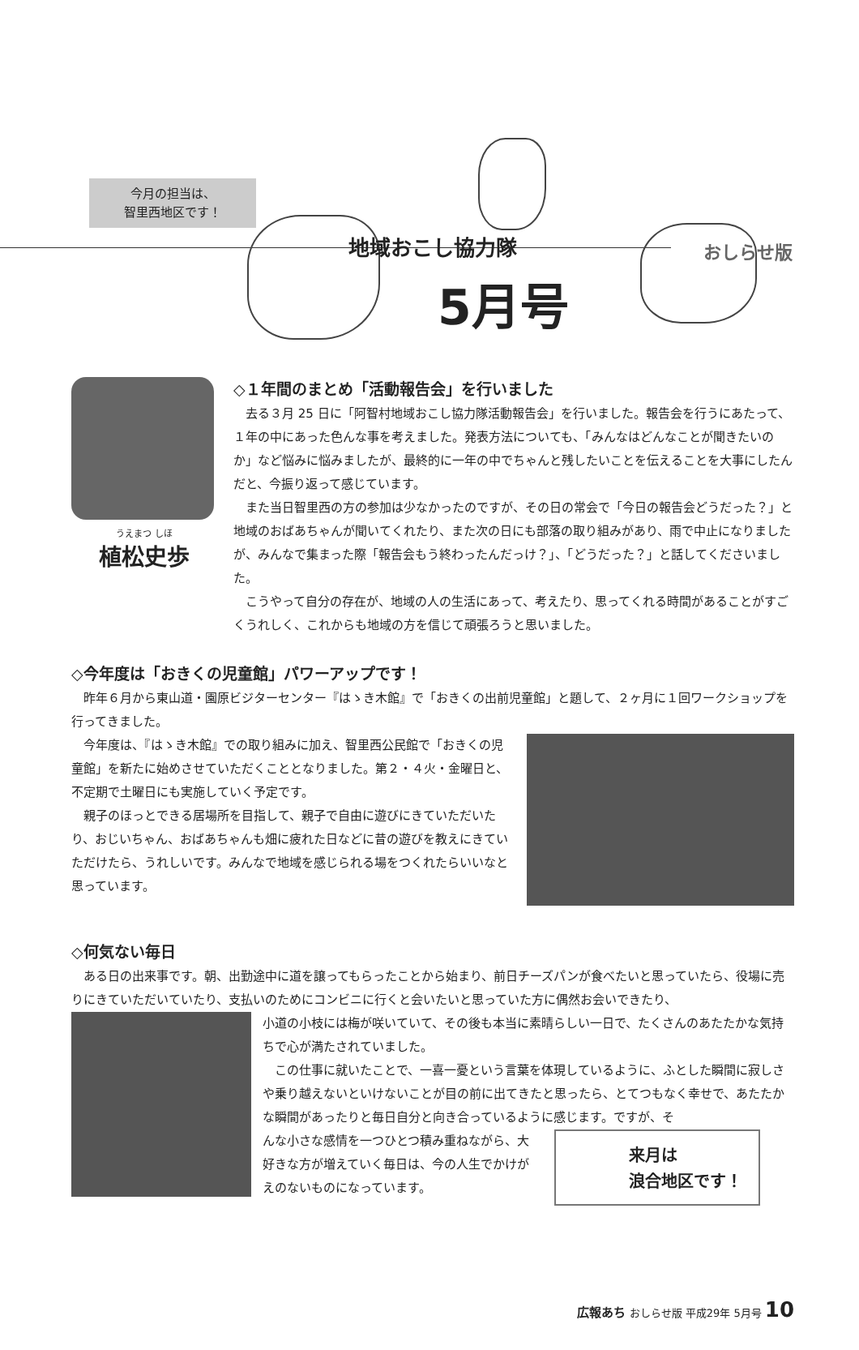おしらせ版
今月の担当は、
智里西地区です！
地域おこし協力隊
5月号
うえまつ しほ
植松史歩
◇１年間のまとめ「活動報告会」を行いました
去る３月 25 日に「阿智村地域おこし協力隊活動報告会」を行いました。報告会を行うにあたって、１年の中にあった色んな事を考えました。発表方法についても、「みんなはどんなことが聞きたいのか」など悩みに悩みましたが、最終的に一年の中でちゃんと残したいことを伝えることを大事にしたんだと、今振り返って感じています。
また当日智里西の方の参加は少なかったのですが、その日の常会で「今日の報告会どうだった？」と地域のおばあちゃんが聞いてくれたり、また次の日にも部落の取り組みがあり、雨で中止になりましたが、みんなで集まった際「報告会もう終わったんだっけ？」、「どうだった？」と話してくださいました。
こうやって自分の存在が、地域の人の生活にあって、考えたり、思ってくれる時間があることがすごくうれしく、これからも地域の方を信じて頑張ろうと思いました。
◇今年度は「おきくの児童館」パワーアップです！
昨年６月から東山道・園原ビジターセンター『はゝき木館』で「おきくの出前児童館」と題して、２ヶ月に１回ワークショップを行ってきました。
今年度は、『はゝき木館』での取り組みに加え、智里西公民館で「おきくの児童館」を新たに始めさせていただくこととなりました。第２・４火・金曜日と、不定期で土曜日にも実施していく予定です。
親子のほっとできる居場所を目指して、親子で自由に遊びにきていただいたり、おじいちゃん、おばあちゃんも畑に疲れた日などに昔の遊びを教えにきていただけたら、うれしいです。みんなで地域を感じられる場をつくれたらいいなと思っています。
◇何気ない毎日
ある日の出来事です。朝、出勤途中に道を譲ってもらったことから始まり、前日チーズパンが食べたいと思っていたら、役場に売りにきていただいていたり、支払いのためにコンビニに行くと会いたいと思っていた方に偶然お会いできたり、
小道の小枝には梅が咲いていて、その後も本当に素晴らしい一日で、たくさんのあたたかな気持ちで心が満たされていました。
この仕事に就いたことで、一喜一憂という言葉を体現しているように、ふとした瞬間に寂しさや乗り越えないといけないことが目の前に出てきたと思ったら、とてつもなく幸せで、あたたかな瞬間があったりと毎日自分と向き合っているように感じます。ですが、そ
んな小さな感情を一つひとつ積み重ねながら、大好きな方が増えていく毎日は、今の人生でかけがえのないものになっています。
来月は
浪合地区です！
広報あち おしらせ版 平成29年 5月号 10